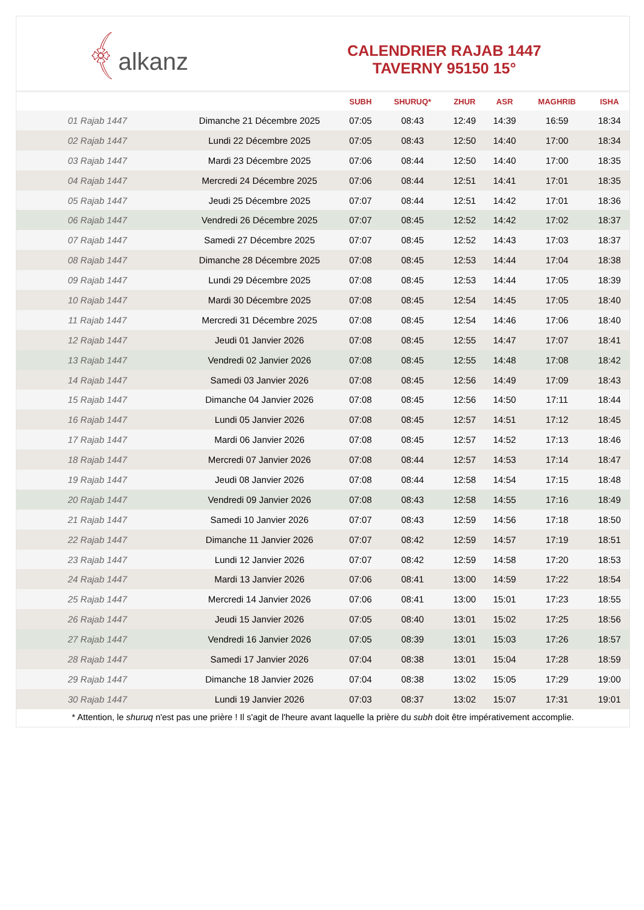﴾alkanz
CALENDRIER RAJAB 1447
TAVERNY 95150 15°
| | | SUBH | SHURUQ* | ZHUR | ASR | MAGHRIB | ISHA |
| --- | --- | --- | --- | --- | --- | --- | --- |
| 01 Rajab 1447 | Dimanche 21 Décembre 2025 | 07:05 | 08:43 | 12:49 | 14:39 | 16:59 | 18:34 |
| 02 Rajab 1447 | Lundi 22 Décembre 2025 | 07:05 | 08:43 | 12:50 | 14:40 | 17:00 | 18:34 |
| 03 Rajab 1447 | Mardi 23 Décembre 2025 | 07:06 | 08:44 | 12:50 | 14:40 | 17:00 | 18:35 |
| 04 Rajab 1447 | Mercredi 24 Décembre 2025 | 07:06 | 08:44 | 12:51 | 14:41 | 17:01 | 18:35 |
| 05 Rajab 1447 | Jeudi 25 Décembre 2025 | 07:07 | 08:44 | 12:51 | 14:42 | 17:01 | 18:36 |
| 06 Rajab 1447 | Vendredi 26 Décembre 2025 | 07:07 | 08:45 | 12:52 | 14:42 | 17:02 | 18:37 |
| 07 Rajab 1447 | Samedi 27 Décembre 2025 | 07:07 | 08:45 | 12:52 | 14:43 | 17:03 | 18:37 |
| 08 Rajab 1447 | Dimanche 28 Décembre 2025 | 07:08 | 08:45 | 12:53 | 14:44 | 17:04 | 18:38 |
| 09 Rajab 1447 | Lundi 29 Décembre 2025 | 07:08 | 08:45 | 12:53 | 14:44 | 17:05 | 18:39 |
| 10 Rajab 1447 | Mardi 30 Décembre 2025 | 07:08 | 08:45 | 12:54 | 14:45 | 17:05 | 18:40 |
| 11 Rajab 1447 | Mercredi 31 Décembre 2025 | 07:08 | 08:45 | 12:54 | 14:46 | 17:06 | 18:40 |
| 12 Rajab 1447 | Jeudi 01 Janvier 2026 | 07:08 | 08:45 | 12:55 | 14:47 | 17:07 | 18:41 |
| 13 Rajab 1447 | Vendredi 02 Janvier 2026 | 07:08 | 08:45 | 12:55 | 14:48 | 17:08 | 18:42 |
| 14 Rajab 1447 | Samedi 03 Janvier 2026 | 07:08 | 08:45 | 12:56 | 14:49 | 17:09 | 18:43 |
| 15 Rajab 1447 | Dimanche 04 Janvier 2026 | 07:08 | 08:45 | 12:56 | 14:50 | 17:11 | 18:44 |
| 16 Rajab 1447 | Lundi 05 Janvier 2026 | 07:08 | 08:45 | 12:57 | 14:51 | 17:12 | 18:45 |
| 17 Rajab 1447 | Mardi 06 Janvier 2026 | 07:08 | 08:45 | 12:57 | 14:52 | 17:13 | 18:46 |
| 18 Rajab 1447 | Mercredi 07 Janvier 2026 | 07:08 | 08:44 | 12:57 | 14:53 | 17:14 | 18:47 |
| 19 Rajab 1447 | Jeudi 08 Janvier 2026 | 07:08 | 08:44 | 12:58 | 14:54 | 17:15 | 18:48 |
| 20 Rajab 1447 | Vendredi 09 Janvier 2026 | 07:08 | 08:43 | 12:58 | 14:55 | 17:16 | 18:49 |
| 21 Rajab 1447 | Samedi 10 Janvier 2026 | 07:07 | 08:43 | 12:59 | 14:56 | 17:18 | 18:50 |
| 22 Rajab 1447 | Dimanche 11 Janvier 2026 | 07:07 | 08:42 | 12:59 | 14:57 | 17:19 | 18:51 |
| 23 Rajab 1447 | Lundi 12 Janvier 2026 | 07:07 | 08:42 | 12:59 | 14:58 | 17:20 | 18:53 |
| 24 Rajab 1447 | Mardi 13 Janvier 2026 | 07:06 | 08:41 | 13:00 | 14:59 | 17:22 | 18:54 |
| 25 Rajab 1447 | Mercredi 14 Janvier 2026 | 07:06 | 08:41 | 13:00 | 15:01 | 17:23 | 18:55 |
| 26 Rajab 1447 | Jeudi 15 Janvier 2026 | 07:05 | 08:40 | 13:01 | 15:02 | 17:25 | 18:56 |
| 27 Rajab 1447 | Vendredi 16 Janvier 2026 | 07:05 | 08:39 | 13:01 | 15:03 | 17:26 | 18:57 |
| 28 Rajab 1447 | Samedi 17 Janvier 2026 | 07:04 | 08:38 | 13:01 | 15:04 | 17:28 | 18:59 |
| 29 Rajab 1447 | Dimanche 18 Janvier 2026 | 07:04 | 08:38 | 13:02 | 15:05 | 17:29 | 19:00 |
| 30 Rajab 1447 | Lundi 19 Janvier 2026 | 07:03 | 08:37 | 13:02 | 15:07 | 17:31 | 19:01 |
* Attention, le shuruq n'est pas une prière ! Il s'agit de l'heure avant laquelle la prière du subh doit être impérativement accomplie.